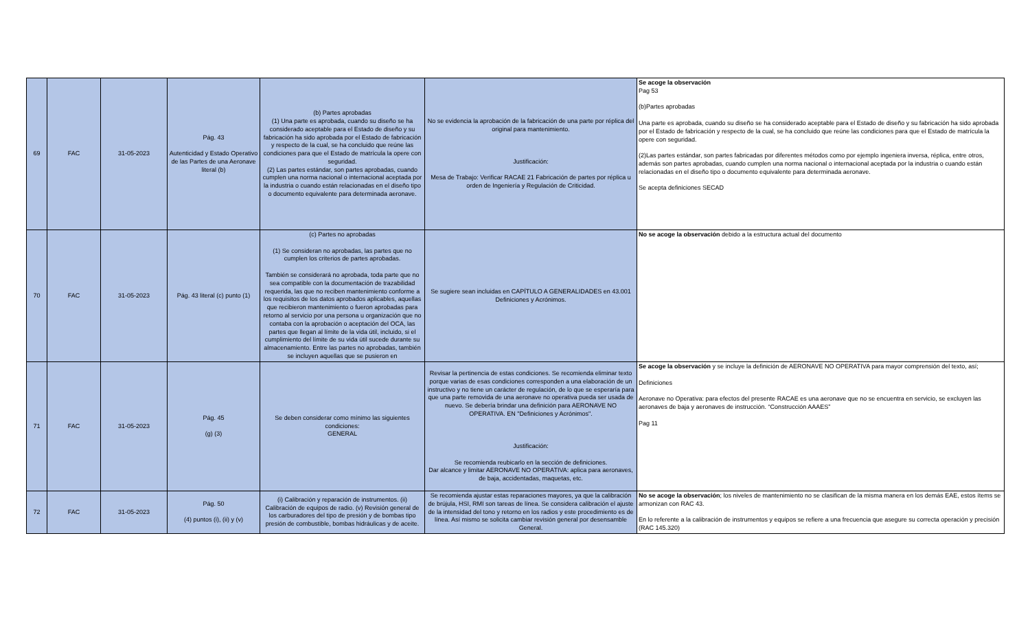| 69 | FAC | 31-05-2023 | Pág. 43 Autenticidad y Estado Operativo de las Partes de una Aeronave literal (b) | (b) Partes aprobadas (1) Una parte es aprobada, cuando su diseño se ha considerado aceptable para el Estado de diseño y su fabricación ha sido aprobada por el Estado de fabricación y respecto de la cual, se ha concluido que reúne las condiciones para que el Estado de matrícula la opere con seguridad. (2) Las partes estándar, son partes aprobadas, cuando cumplen una norma nacional o internacional aceptada por la industria o cuando están relacionadas en el diseño tipo o documento equivalente para determinada aeronave. | No se evidencia la aprobación de la fabricación de una parte por réplica del original para mantenimiento. Justificación: Mesa de Trabajo: Verificar RACAE 21 Fabricación de partes por réplica u orden de Ingeniería y Regulación de Criticidad. | Se acoge la observación Pag 53 (b)Partes aprobadas Una parte es aprobada, cuando su diseño se ha considerado aceptable para el Estado de diseño y su fabricación ha sido aprobada por el Estado de fabricación y respecto de la cual, se ha concluido que reúne las condiciones para que el Estado de matrícula la opere con seguridad. (2)Las partes estándar, son partes fabricadas por diferentes métodos como por ejemplo ingeniera inversa, réplica, entre otros, además son partes aprobadas, cuando cumplen una norma nacional o internacional aceptada por la industria o cuando están relacionadas en el diseño tipo o documento equivalente para determinada aeronave. Se acepta definiciones SECAD |
| 70 | FAC | 31-05-2023 | Pág. 43 literal (c) punto (1) | (c) Partes no aprobadas (1) Se consideran no aprobadas, las partes que no cumplen los criterios de partes aprobadas. También se considerará no aprobada, toda parte que no sea compatible con la documentación de trazabilidad requerida, las que no reciben mantenimiento conforme a los requisitos de los datos aprobados aplicables, aquellas que recibieron mantenimiento o fueron aprobadas para retorno al servicio por una persona u organización que no contaba con la aprobación o aceptación del OCA, las partes que llegan al límite de la vida útil, incluido, si el cumplimiento del límite de su vida útil sucede durante su almacenamiento. Entre las partes no aprobadas, también se incluyen aquellas que se pusieron en | Se sugiere sean incluidas en CAPÍTULO A GENERALIDADES en 43.001 Definiciones y Acrónimos. | No se acoge la observación debido a la estructura actual del documento |
| 71 | FAC | 31-05-2023 | Pág. 45 (g) (3) | Se deben considerar como mínimo las siguientes condiciones: GENERAL | Revisar la pertinencia de estas condiciones. Se recomienda eliminar texto porque varias de esas condiciones corresponden a una elaboración de un instructivo y no tiene un carácter de regulación, de lo que se esperaría para que una parte removida de una aeronave no operativa pueda ser usada de nuevo. Se debería brindar una definición para AERONAVE NO OPERATIVA. EN "Definiciones y Acrónimos". Justificación: Se recomienda reubicarlo en la sección de definiciones. Dar alcance y limitar AERONAVE NO OPERATIVA: aplica para aeronaves, de baja, accidentadas, maquetas, etc. | Se acoge la observación y se incluye la definición de AERONAVE NO OPERATIVA para mayor comprensión del texto, así; Definiciones Aeronave no Operativa: para efectos del presente RACAE es una aeronave que no se encuentra en servicio, se excluyen las aeronaves de baja y aeronaves de instrucción. “Construcción AAAES” Pag 11 |
| 72 | FAC | 31-05-2023 | Pág. 50 (4) puntos (i), (ii) y (v) | (i) Calibración y reparación de instrumentos. (ii) Calibración de equipos de radio. (v) Revisión general de los carburadores del tipo de presión y de bombas tipo presión de combustible, bombas hidráulicas y de aceite. | Se recomienda ajustar estas reparaciones mayores, ya que la calibración de brújula, HSI, RMI son tareas de línea. Se considera calibración el ajuste de la intensidad del tono y retorno en los radios y este procedimiento es de línea. Así mismo se solicita cambiar revisión general por desensamble General. | No se acoge la observación ; los niveles de mantenimiento no se clasifican de la misma manera en los demás EAE, estos ítems se armonizan con RAC 43. En lo referente a la calibración de instrumentos y equipos se refiere a una frecuencia que asegure su correcta operación y precisión (RAC 145.320) |